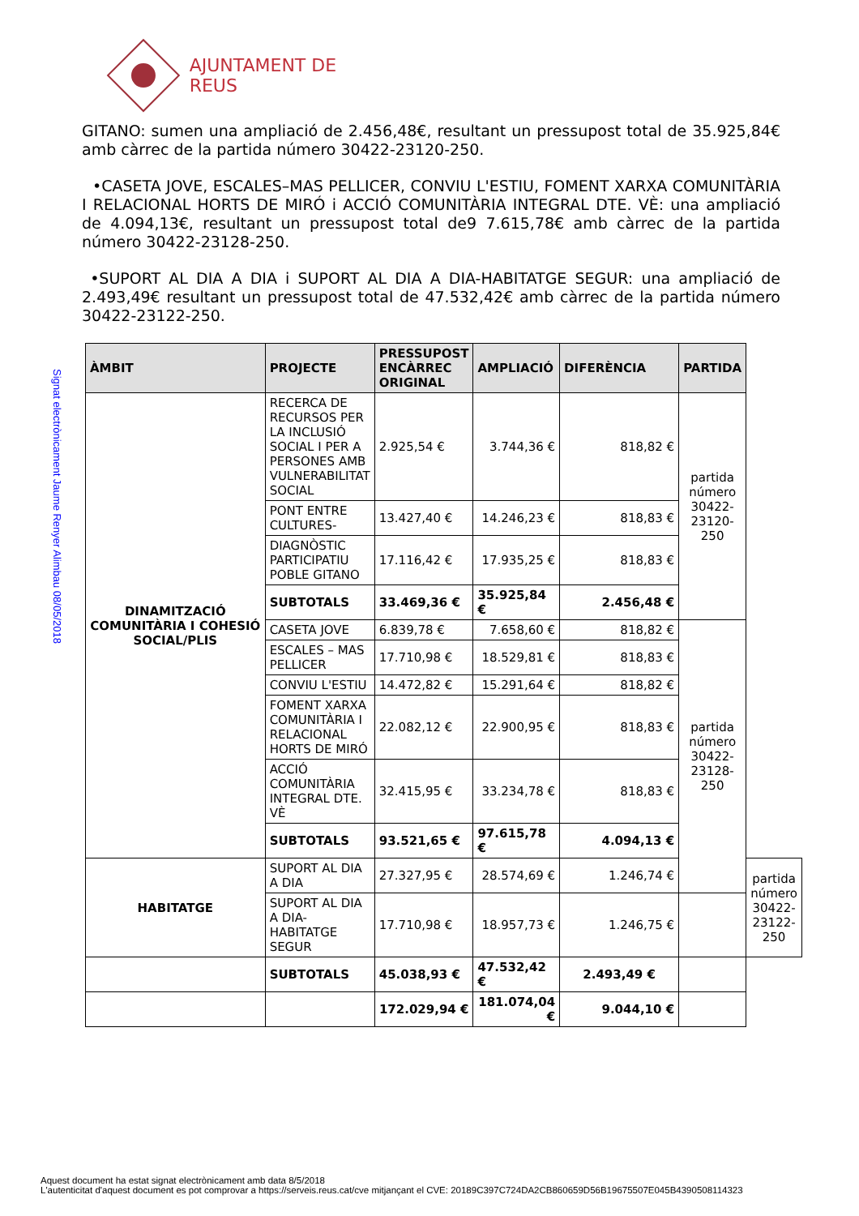AJUNTAMENT DE REUS
Signat electrònicament Jaume Renyer Alimbau 08/05/2018
GITANO: sumen una ampliació de 2.456,48€, resultant un pressupost total de 35.925,84€ amb càrrec de la partida número 30422-23120-250.
•CASETA JOVE, ESCALES–MAS PELLICER, CONVIU L'ESTIU, FOMENT XARXA COMUNITÀRIA I RELACIONAL HORTS DE MIRÓ i ACCIÓ COMUNITÀRIA INTEGRAL DTE. VÈ: una ampliació de 4.094,13€, resultant un pressupost total de9 7.615,78€ amb càrrec de la partida número 30422-23128-250.
•SUPORT AL DIA A DIA i SUPORT AL DIA A DIA-HABITATGE SEGUR: una ampliació de 2.493,49€ resultant un pressupost total de 47.532,42€ amb càrrec de la partida número 30422-23122-250.
| ÀMBIT | PROJECTE | PRESSUPOST ENCÀRREC ORIGINAL | AMPLIACIÓ | DIFERÈNCIA | PARTIDA | |
| --- | --- | --- | --- | --- | --- | --- |
| DINAMITZACIÓ COMUNITÀRIA I COHESIÓ SOCIAL/PLIS | RECERCA DE RECURSOS PER LA INCLUSIÓ SOCIAL I PER A PERSONES AMB VULNERABILITAT SOCIAL | 2.925,54 € | 3.744,36 € | 818,82 € | partida número 30422-23120-250 | |
| | PONT ENTRE CULTURES- | 13.427,40 € | 14.246,23 € | 818,83 € | | |
| | DIAGNÒSTIC PARTICIPATIU POBLE GITANO | 17.116,42 € | 17.935,25 € | 818,83 € | | |
| | SUBTOTALS | 33.469,36 € | 35.925,84 € | 2.456,48 € | | |
| | CASETA JOVE | 6.839,78 € | 7.658,60 € | 818,82 € | partida número 30422-23128-250 | |
| | ESCALES – MAS PELLICER | 17.710,98 € | 18.529,81 € | 818,83 € | | |
| | CONVIU L'ESTIU | 14.472,82 € | 15.291,64 € | 818,82 € | | |
| | FOMENT XARXA COMUNITÀRIA I RELACIONAL HORTS DE MIRÓ | 22.082,12 € | 22.900,95 € | 818,83 € | | |
| | ACCIÓ COMUNITÀRIA INTEGRAL DTE. VÈ | 32.415,95 € | 33.234,78 € | 818,83 € | | |
| | SUBTOTALS | 93.521,65 € | 97.615,78 € | 4.094,13 € | | |
| HABITATGE | SUPORT AL DIA A DIA | 27.327,95 € | 28.574,69 € | 1.246,74 € | | partida número 30422-23122-250 |
| | SUPORT AL DIA A DIA-HABITATGE SEGUR | 17.710,98 € | 18.957,73 € | 1.246,75 € | | |
| | SUBTOTALS | 45.038,93 € | 47.532,42 € | 2.493,49 € | | |
| | | 172.029,94 € | 181.074,04 € | 9.044,10 € | | |
Aquest document ha estat signat electrònicament amb data 8/5/2018
L'autenticitat d'aquest document es pot comprovar a https://serveis.reus.cat/cve mitjançant el CVE: 20189C397C724DA2CB860659D56B19675507E045B4390508114323